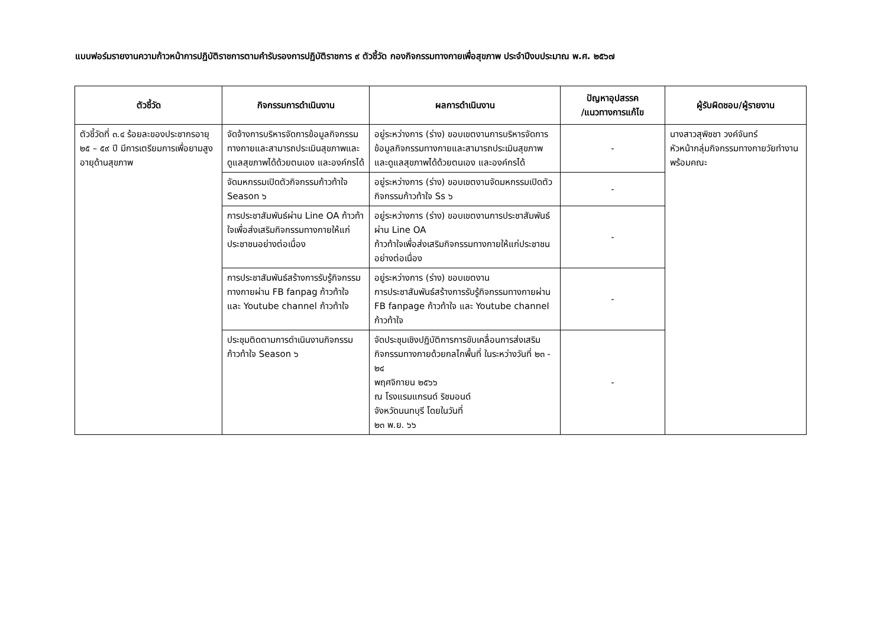แบบฟอร์มรายงานความก้าวหน้าการปฏิบัติราชการตามคำรับรองการปฏิบัติราชการ ๙ ตัวชี้วัด กองกิจกรรมทางกายเพื่อสุขภาพ ประจำปีงบประมาณ พ.ศ. ๒๕๖๗
| ตัวชี้วัด | กิจกรรมการดำเนินงาน | ผลการดำเนินงาน | ปัญหาอุปสรรค /แนวทางการแก้ไข | ผู้รับผิดชอบ/ผู้รายงาน |
| --- | --- | --- | --- | --- |
| ตัวชี้วัดที่ ๓.๔ ร้อยละของประชากรอายุ ๒๕ – ๕๙ ปี มีการเตรียมการเพื่อยามสูงอายุด้านสุขภาพ | จัดจ้างการบริหารจัดการข้อมูลกิจกรรมทางกายและสามารถประเมินสุขภาพและดูแลสุขภาพได้ด้วยตนเอง และองค์กรได้ | อยู่ระหว่างการ (ร่าง) ขอบเขตงานการบริหารจัดการข้อมูลกิจกรรมทางกายและสามารถประเมินสุขภาพและดูแลสุขภาพได้ด้วยตนเอง และองค์กรได้ | - | นางสาวสุพิชชา วงค์จันทร์ หัวหน้ากลุ่มกิจกรรมทางกายวัยทำงาน พร้อมคณะ |
| | จัดมหกรรมเปิดตัวกิจกรรมก้าวท้าใจ Season ๖ | อยู่ระหว่างการ (ร่าง) ขอบเขตงานจัดมหกรรมเปิดตัวกิจกรรมก้าวท้าใจ Ss ๖ | - | |
| | การประชาสัมพันธ์ผ่าน Line OA ก้าวท้าใจเพื่อส่งเสริมกิจกรรมทางกายให้แก่ประชาชนอย่างต่อเนื่อง | อยู่ระหว่างการ (ร่าง) ขอบเขตงานการประชาสัมพันธ์ผ่าน Line OA ก้าวท้าใจเพื่อส่งเสริมกิจกรรมทางกายให้แก่ประชาชนอย่างต่อเนื่อง | - | |
| | การประชาสัมพันธ์สร้างการรับรู้กิจกรรมทางกายผ่าน FB fanpag ก้าวท้าใจ และ Youtube channel ก้าวท้าใจ | อยู่ระหว่างการ (ร่าง) ขอบเขตงาน การประชาสัมพันธ์สร้างการรับรู้กิจกรรมทางกายผ่าน FB fanpage ก้าวท้าใจ และ Youtube channel ก้าวท้าใจ | - | |
| | ประชุมติดตามการดำเนินงานกิจกรรมก้าวท้าใจ Season ๖ | จัดประชุมเชิงปฏิบัติการการขับเคลื่อนการส่งเสริมกิจกรรมทางกายด้วยกลไกพื้นที่ ในระหว่างวันที่ ๒๓ - ๒๔ พฤศจิกายน ๒๕๖๖ ณ โรงแรมแกรนด์ ริชมอนด์ จังหวัดนนทบุรี โดยในวันที่ ๒๓ พ.ย. ๖๖ | - | |